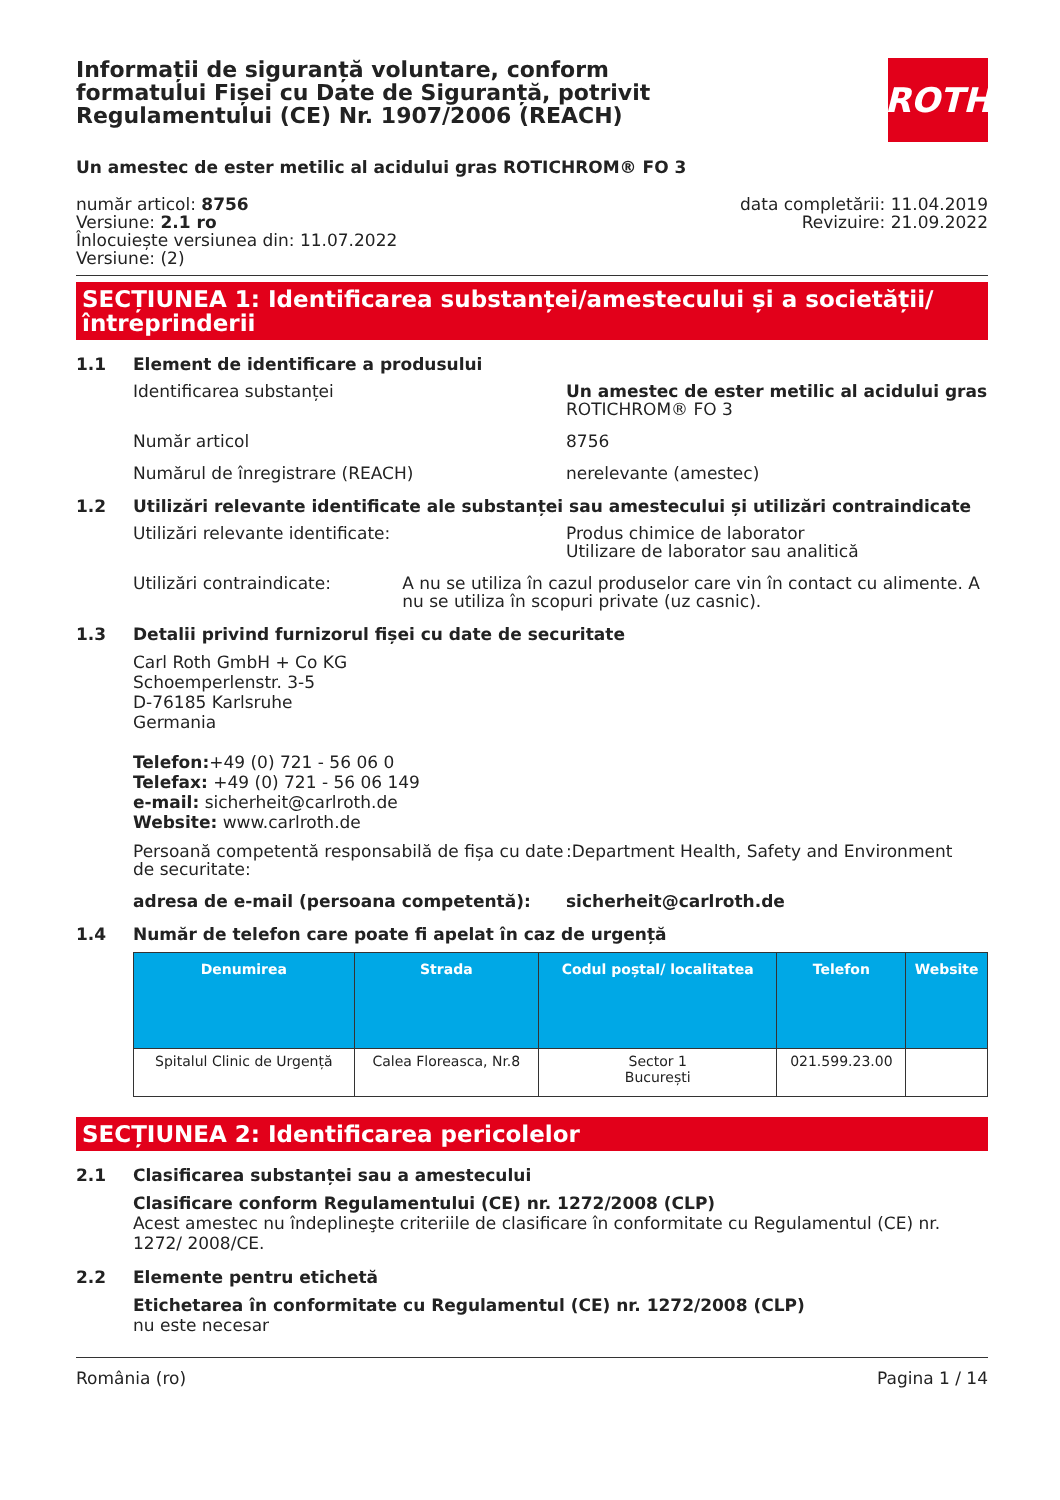ROTH
Informații de siguranță voluntare, conform formatului Fișei cu Date de Siguranță, potrivit Regulamentului (CE) Nr. 1907/2006 (REACH)
Un amestec de ester metilic al acidului gras ROTICHROM® FO 3
număr articol: 8756
Versiune: 2.1 ro
Înlocuiește versiunea din: 11.07.2022
Versiune: (2)
data completării: 11.04.2019
Revizuire: 21.09.2022
SECȚIUNEA 1: Identificarea substanței/amestecului și a societății/ întreprinderii
1.1 Element de identificare a produsului
Identificarea substanței Un amestec de ester metilic al acidului gras
ROTICHROM® FO 3
Număr articol 8756
Numărul de înregistrare (REACH) nerelevante (amestec)
1.2 Utilizări relevante identificate ale substanței sau amestecului și utilizări contraindicate
Utilizări relevante identificate: Produs chimice de laborator
Utilizare de laborator sau analitică
Utilizări contraindicate: A nu se utiliza în cazul produselor care vin în contact cu alimente. A nu se utiliza în scopuri private (uz casnic).
1.3 Detalii privind furnizorul fișei cu date de securitate
Carl Roth GmbH + Co KG
Schoemperlenstr. 3-5
D-76185 Karlsruhe
Germania
Telefon:+49 (0) 721 - 56 06 0
Telefax: +49 (0) 721 - 56 06 149
e-mail: sicherheit@carlroth.de
Website: www.carlroth.de
Persoană competentă responsabilă de fișa cu date de securitate:
:Department Health, Safety and Environment
adresa de e-mail (persoana competentă): sicherheit@carlroth.de
1.4 Număr de telefon care poate fi apelat în caz de urgență
| Denumirea | Strada | Codul poștal/ localitatea | Telefon | Website |
| --- | --- | --- | --- | --- |
| Spitalul Clinic de Urgență | Calea Floreasca, Nr.8 | Sector 1 București | 021.599.23.00 | |
SECȚIUNEA 2: Identificarea pericolelor
2.1 Clasificarea substanței sau a amestecului
Clasificare conform Regulamentului (CE) nr. 1272/2008 (CLP)
Acest amestec nu îndeplineşte criteriile de clasificare în conformitate cu Regulamentul (CE) nr. 1272/ 2008/CE.
2.2 Elemente pentru etichetă
Etichetarea în conformitate cu Regulamentul (CE) nr. 1272/2008 (CLP)
nu este necesar
România (ro) Pagina 1 / 14